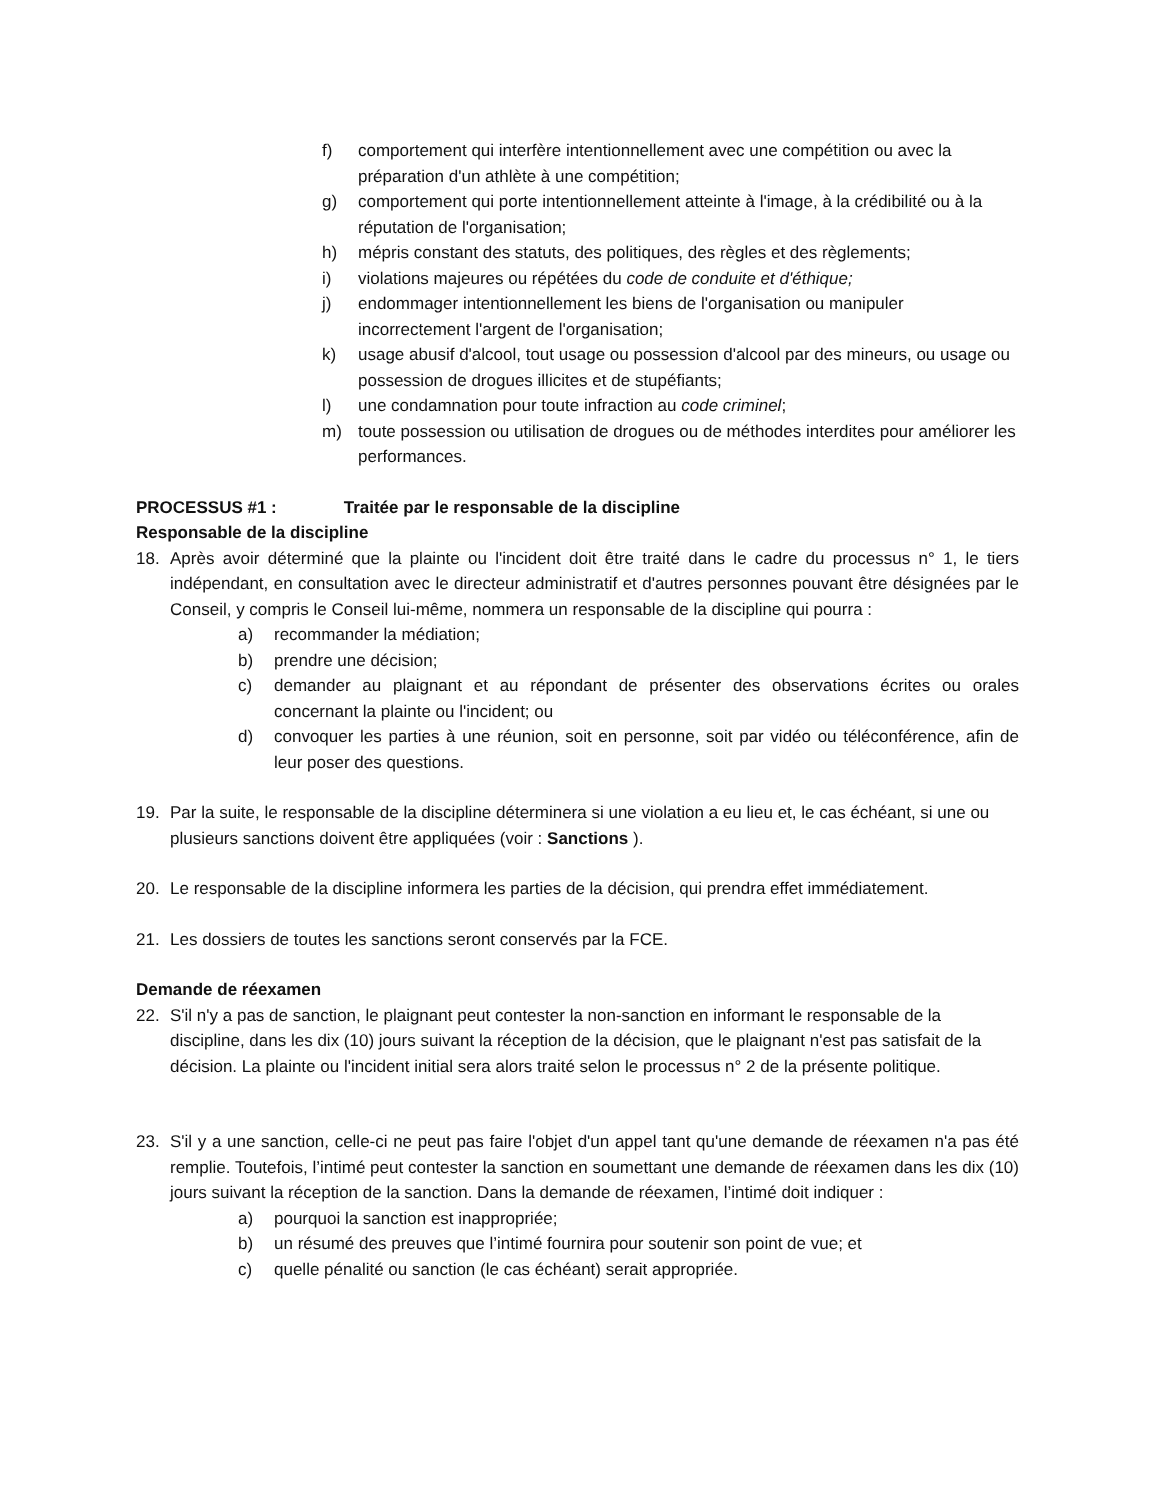f) comportement qui interfère intentionnellement avec une compétition ou avec la préparation d'un athlète à une compétition;
g) comportement qui porte intentionnellement atteinte à l'image, à la crédibilité ou à la réputation de l'organisation;
h) mépris constant des statuts, des politiques, des règles et des règlements;
i) violations majeures ou répétées du code de conduite et d'éthique;
j) endommager intentionnellement les biens de l'organisation ou manipuler incorrectement l'argent de l'organisation;
k) usage abusif d'alcool, tout usage ou possession d'alcool par des mineurs, ou usage ou possession de drogues illicites et de stupéfiants;
l) une condamnation pour toute infraction au code criminel;
m) toute possession ou utilisation de drogues ou de méthodes interdites pour améliorer les performances.
PROCESSUS #1 : Traitée par le responsable de la discipline
Responsable de la discipline
18. Après avoir déterminé que la plainte ou l'incident doit être traité dans le cadre du processus n° 1, le tiers indépendant, en consultation avec le directeur administratif et d'autres personnes pouvant être désignées par le Conseil, y compris le Conseil lui-même, nommera un responsable de la discipline qui pourra :
a) recommander la médiation;
b) prendre une décision;
c) demander au plaignant et au répondant de présenter des observations écrites ou orales concernant la plainte ou l'incident; ou
d) convoquer les parties à une réunion, soit en personne, soit par vidéo ou téléconférence, afin de leur poser des questions.
19. Par la suite, le responsable de la discipline déterminera si une violation a eu lieu et, le cas échéant, si une ou plusieurs sanctions doivent être appliquées (voir : Sanctions ).
20. Le responsable de la discipline informera les parties de la décision, qui prendra effet immédiatement.
21. Les dossiers de toutes les sanctions seront conservés par la FCE.
Demande de réexamen
22. S'il n'y a pas de sanction, le plaignant peut contester la non-sanction en informant le responsable de la discipline, dans les dix (10) jours suivant la réception de la décision, que le plaignant n'est pas satisfait de la décision. La plainte ou l'incident initial sera alors traité selon le processus n° 2 de la présente politique.
23. S'il y a une sanction, celle-ci ne peut pas faire l'objet d'un appel tant qu'une demande de réexamen n'a pas été remplie. Toutefois, l’intimé peut contester la sanction en soumettant une demande de réexamen dans les dix (10) jours suivant la réception de la sanction. Dans la demande de réexamen, l’intimé doit indiquer :
a) pourquoi la sanction est inappropriée;
b) un résumé des preuves que l’intimé fournira pour soutenir son point de vue; et
c) quelle pénalité ou sanction (le cas échéant) serait appropriée.